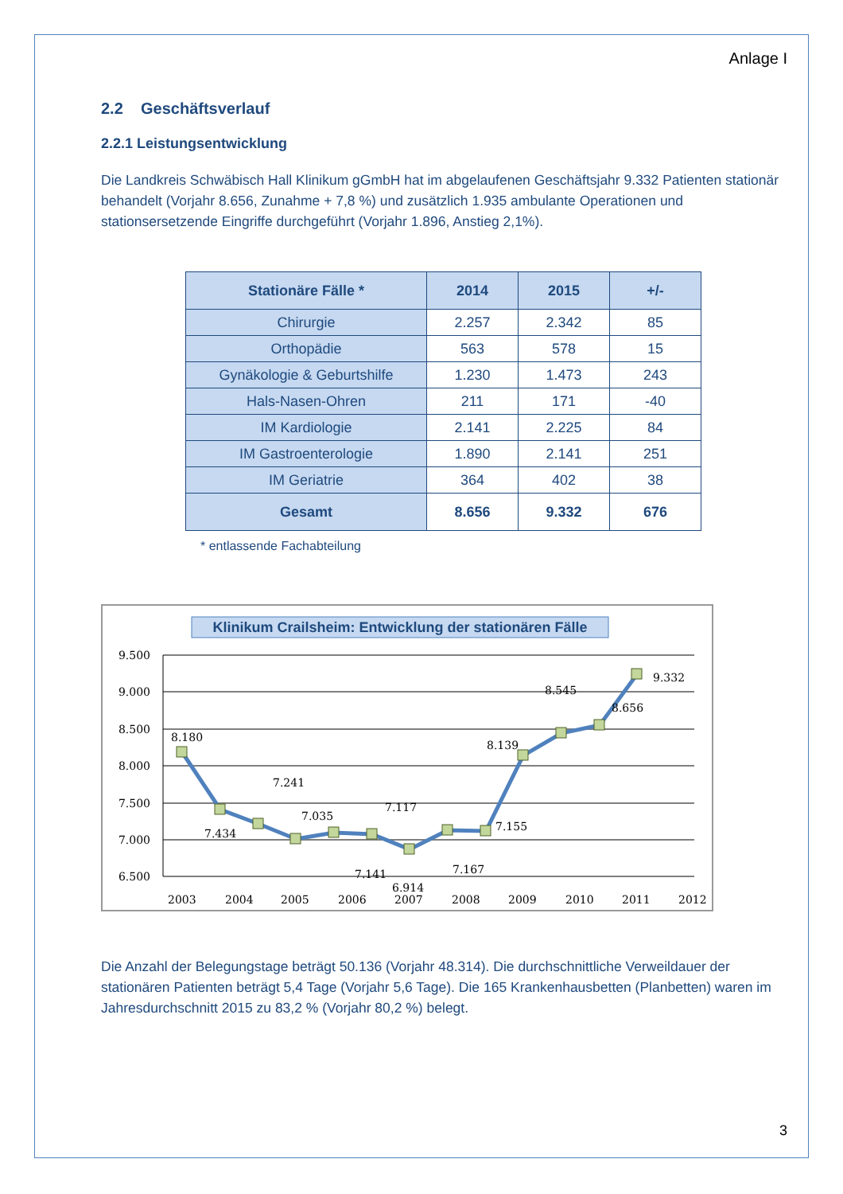Anlage I
2.2 Geschäftsverlauf
2.2.1 Leistungsentwicklung
Die Landkreis Schwäbisch Hall Klinikum gGmbH hat im abgelaufenen Geschäftsjahr 9.332 Patienten stationär behandelt (Vorjahr 8.656, Zunahme + 7,8 %) und zusätzlich 1.935 ambulante Operationen und stationsersetzende Eingriffe durchgeführt (Vorjahr 1.896, Anstieg 2,1%).
| Stationäre Fälle * | 2014 | 2015 | +/- |
| --- | --- | --- | --- |
| Chirurgie | 2.257 | 2.342 | 85 |
| Orthopädie | 563 | 578 | 15 |
| Gynäkologie & Geburtshilfe | 1.230 | 1.473 | 243 |
| Hals-Nasen-Ohren | 211 | 171 | -40 |
| IM Kardiologie | 2.141 | 2.225 | 84 |
| IM Gastroenterologie | 1.890 | 2.141 | 251 |
| IM Geriatrie | 364 | 402 | 38 |
| Gesamt | 8.656 | 9.332 | 676 |
* entlassende Fachabteilung
Klinikum Crailsheim: Entwicklung der stationären Fälle
9.500
9.000
8.500
8.000
7.500
7.000
6.500
8.180
7.434
7.241
7.035
7.141
7.117
6.914
7.167
7.155
8.139
8.545
8.656
9.332
2003
2004
2005
2006
2007
2008
2009
2010
2011
2012
Die Anzahl der Belegungstage beträgt 50.136 (Vorjahr 48.314). Die durchschnittliche Verweildauer der stationären Patienten beträgt 5,4 Tage (Vorjahr 5,6 Tage). Die 165 Krankenhausbetten (Planbetten) waren im Jahresdurchschnitt 2015 zu 83,2 % (Vorjahr 80,2 %) belegt.
3